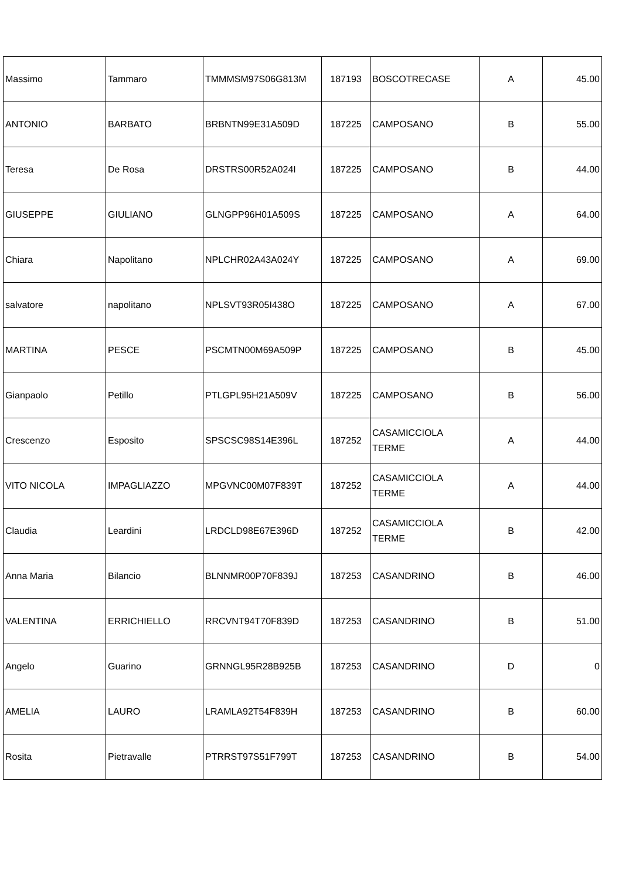| Massimo | Tammaro | TMMMSM97S06G813M | 187193 | BOSCOTRECASE | A | 45.00 |
| ANTONIO | BARBATO | BRBNTN99E31A509D | 187225 | CAMPOSANO | B | 55.00 |
| Teresa | De Rosa | DRSTRS00R52A024I | 187225 | CAMPOSANO | B | 44.00 |
| GIUSEPPE | GIULIANO | GLNGPP96H01A509S | 187225 | CAMPOSANO | A | 64.00 |
| Chiara | Napolitano | NPLCHR02A43A024Y | 187225 | CAMPOSANO | A | 69.00 |
| salvatore | napolitano | NPLSVT93R05I438O | 187225 | CAMPOSANO | A | 67.00 |
| MARTINA | PESCE | PSCMTN00M69A509P | 187225 | CAMPOSANO | B | 45.00 |
| Gianpaolo | Petillo | PTLGPL95H21A509V | 187225 | CAMPOSANO | B | 56.00 |
| Crescenzo | Esposito | SPSCSC98S14E396L | 187252 | CASAMICCIOLA TERME | A | 44.00 |
| VITO NICOLA | IMPAGLIAZZO | MPGVNC00M07F839T | 187252 | CASAMICCIOLA TERME | A | 44.00 |
| Claudia | Leardini | LRDCLD98E67E396D | 187252 | CASAMICCIOLA TERME | B | 42.00 |
| Anna Maria | Bilancio | BLNNMR00P70F839J | 187253 | CASANDRINO | B | 46.00 |
| VALENTINA | ERRICHIELLO | RRCVNT94T70F839D | 187253 | CASANDRINO | B | 51.00 |
| Angelo | Guarino | GRNNGL95R28B925B | 187253 | CASANDRINO | D | 0 |
| AMELIA | LAURO | LRAMLA92T54F839H | 187253 | CASANDRINO | B | 60.00 |
| Rosita | Pietravalle | PTRRST97S51F799T | 187253 | CASANDRINO | B | 54.00 |